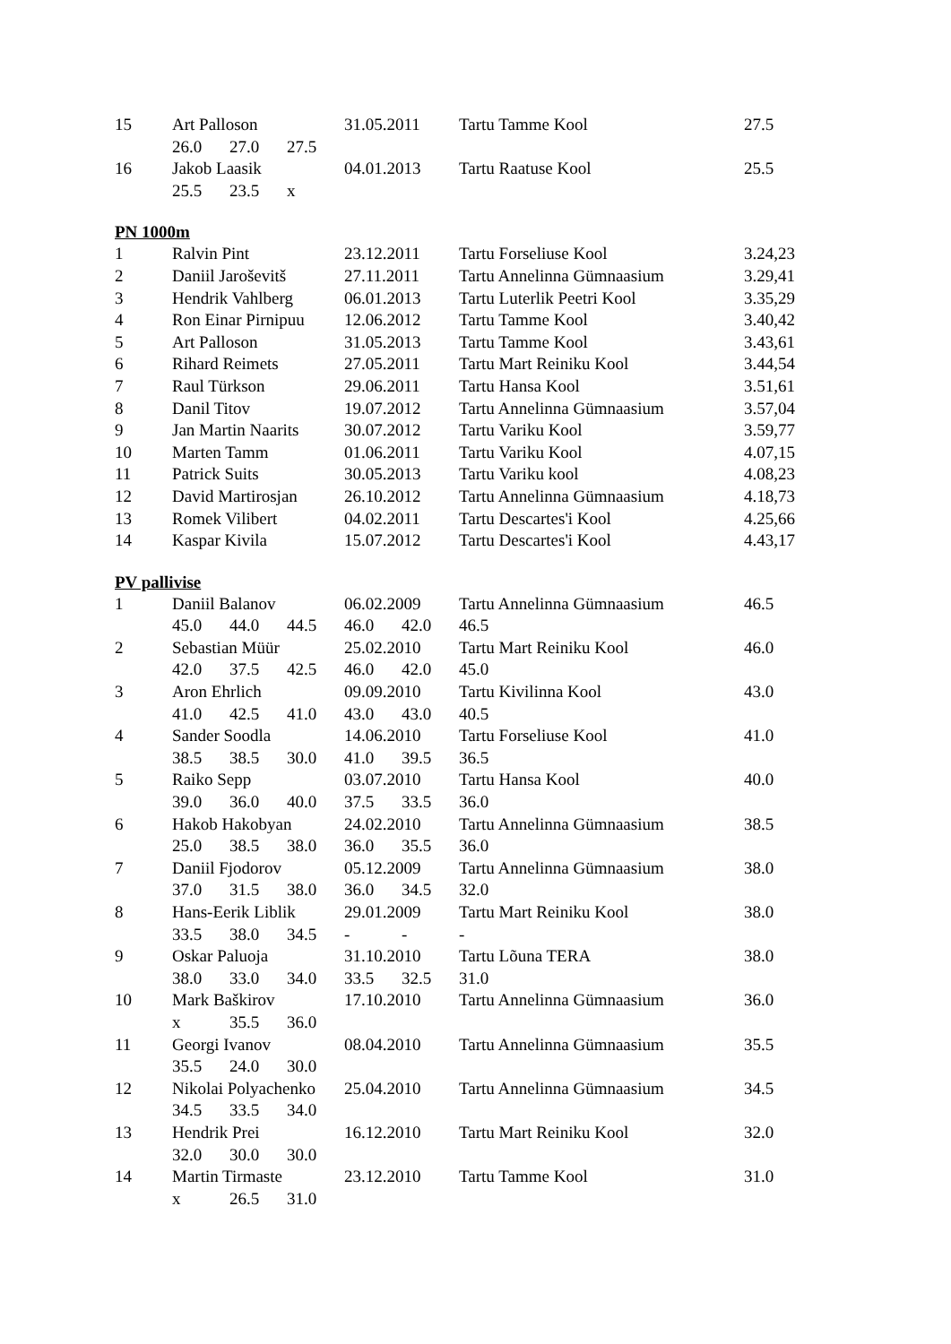| 15 | Art Palloson | | | 31.05.2011 | | Tartu Tamme Kool | 27.5 |
| | 26.0 | 27.0 | 27.5 | | | | |
| 16 | Jakob Laasik | | | 04.01.2013 | | Tartu Raatuse Kool | 25.5 |
| | 25.5 | 23.5 | x | | | | |
PN 1000m
| 1 | Ralvin Pint | 23.12.2011 | Tartu Forseliuse Kool | 3.24,23 |
| 2 | Daniil Jaroševitš | 27.11.2011 | Tartu Annelinna Gümnaasium | 3.29,41 |
| 3 | Hendrik Vahlberg | 06.01.2013 | Tartu Luterlik Peetri Kool | 3.35,29 |
| 4 | Ron Einar Pirnipuu | 12.06.2012 | Tartu Tamme Kool | 3.40,42 |
| 5 | Art Palloson | 31.05.2013 | Tartu Tamme Kool | 3.43,61 |
| 6 | Rihard Reimets | 27.05.2011 | Tartu Mart Reiniku Kool | 3.44,54 |
| 7 | Raul Türkson | 29.06.2011 | Tartu Hansa Kool | 3.51,61 |
| 8 | Danil Titov | 19.07.2012 | Tartu Annelinna Gümnaasium | 3.57,04 |
| 9 | Jan Martin Naarits | 30.07.2012 | Tartu Variku Kool | 3.59,77 |
| 10 | Marten Tamm | 01.06.2011 | Tartu Variku Kool | 4.07,15 |
| 11 | Patrick Suits | 30.05.2013 | Tartu Variku kool | 4.08,23 |
| 12 | David Martirosjan | 26.10.2012 | Tartu Annelinna Gümnaasium | 4.18,73 |
| 13 | Romek Vilibert | 04.02.2011 | Tartu Descartes'i Kool | 4.25,66 |
| 14 | Kaspar Kivila | 15.07.2012 | Tartu Descartes'i Kool | 4.43,17 |
PV pallivise
| 1 | Daniil Balanov | | | 06.02.2009 | | Tartu Annelinna Gümnaasium | 46.5 |
| | 45.0 | 44.0 | 44.5 | 46.0 | 42.0 | 46.5 | |
| 2 | Sebastian Müür | | | 25.02.2010 | | Tartu Mart Reiniku Kool | 46.0 |
| | 42.0 | 37.5 | 42.5 | 46.0 | 42.0 | 45.0 | |
| 3 | Aron Ehrlich | | | 09.09.2010 | | Tartu Kivilinna Kool | 43.0 |
| | 41.0 | 42.5 | 41.0 | 43.0 | 43.0 | 40.5 | |
| 4 | Sander Soodla | | | 14.06.2010 | | Tartu Forseliuse Kool | 41.0 |
| | 38.5 | 38.5 | 30.0 | 41.0 | 39.5 | 36.5 | |
| 5 | Raiko Sepp | | | 03.07.2010 | | Tartu Hansa Kool | 40.0 |
| | 39.0 | 36.0 | 40.0 | 37.5 | 33.5 | 36.0 | |
| 6 | Hakob Hakobyan | | | 24.02.2010 | | Tartu Annelinna Gümnaasium | 38.5 |
| | 25.0 | 38.5 | 38.0 | 36.0 | 35.5 | 36.0 | |
| 7 | Daniil Fjodorov | | | 05.12.2009 | | Tartu Annelinna Gümnaasium | 38.0 |
| | 37.0 | 31.5 | 38.0 | 36.0 | 34.5 | 32.0 | |
| 8 | Hans-Eerik Liblik | | | 29.01.2009 | | Tartu Mart Reiniku Kool | 38.0 |
| | 33.5 | 38.0 | 34.5 | - | - | - | |
| 9 | Oskar Paluoja | | | 31.10.2010 | | Tartu Lõuna TERA | 38.0 |
| | 38.0 | 33.0 | 34.0 | 33.5 | 32.5 | 31.0 | |
| 10 | Mark Baškirov | | | 17.10.2010 | | Tartu Annelinna Gümnaasium | 36.0 |
| | x | 35.5 | 36.0 | | | | |
| 11 | Georgi Ivanov | | | 08.04.2010 | | Tartu Annelinna Gümnaasium | 35.5 |
| | 35.5 | 24.0 | 30.0 | | | | |
| 12 | Nikolai Polyachenko | | | 25.04.2010 | | Tartu Annelinna Gümnaasium | 34.5 |
| | 34.5 | 33.5 | 34.0 | | | | |
| 13 | Hendrik Prei | | | 16.12.2010 | | Tartu Mart Reiniku Kool | 32.0 |
| | 32.0 | 30.0 | 30.0 | | | | |
| 14 | Martin Tirmaste | | | 23.12.2010 | | Tartu Tamme Kool | 31.0 |
| | x | 26.5 | 31.0 | | | | |